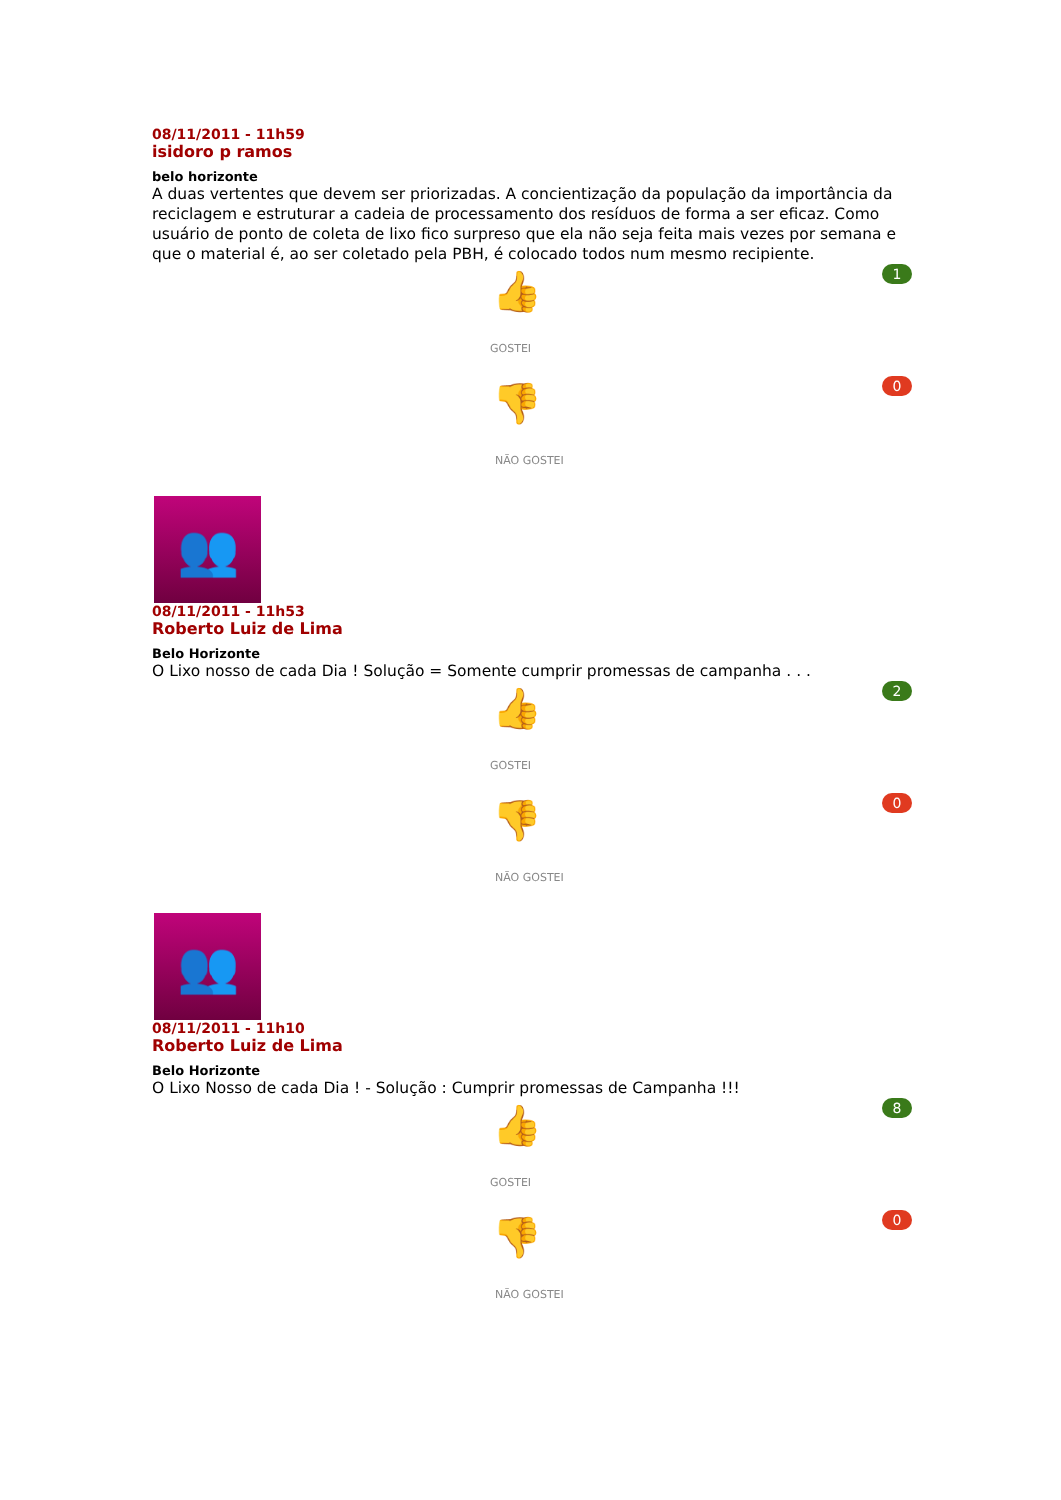08/11/2011 - 11h59
isidoro p ramos
belo horizonte
A duas vertentes que devem ser priorizadas. A concientização da população da importância da reciclagem e estruturar a cadeia de processamento dos resíduos de forma a ser eficaz. Como usuário de ponto de coleta de lixo fico surpreso que ela não seja feita mais vezes por semana e que o material é, ao ser coletado pela PBH, é colocado todos num mesmo recipiente.
1
👍
GOSTEI
0
👎
NÃO GOSTEI
👥
08/11/2011 - 11h53
Roberto Luiz de Lima
Belo Horizonte
O Lixo nosso de cada Dia ! Solução = Somente cumprir promessas de campanha . . .
2
👍
GOSTEI
0
👎
NÃO GOSTEI
👥
08/11/2011 - 11h10
Roberto Luiz de Lima
Belo Horizonte
O Lixo Nosso de cada Dia ! - Solução : Cumprir promessas de Campanha !!!
8
👍
GOSTEI
0
👎
NÃO GOSTEI